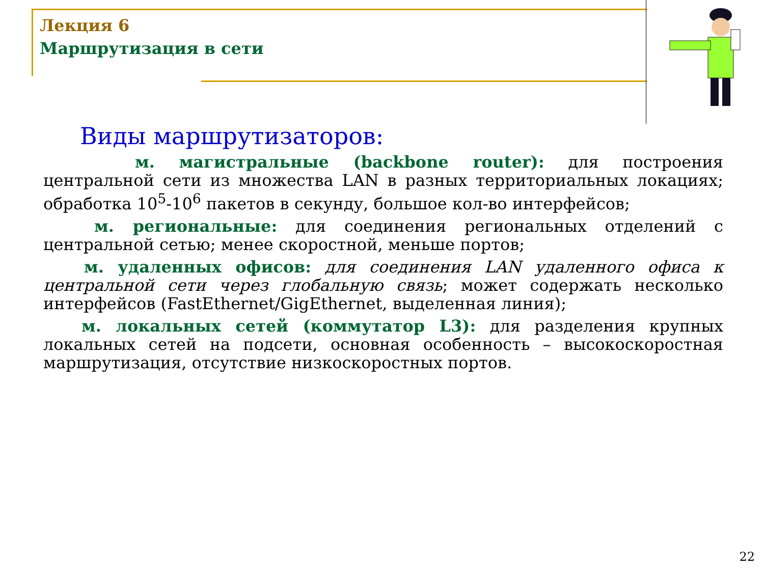Лекция 6
Маршрутизация в сети
Виды маршрутизаторов:
м. магистральные (backbone router): для построения центральной сети из множества LAN в разных территориальных локациях; обработка 10<sup>5</sup>-10<sup>6</sup> пакетов в секунду, большое кол-во интерфейсов;
м. региональные: для соединения региональных отделений с центральной сетью; менее скоростной, меньше портов;
м. удаленных офисов: для соединения LAN удаленного офиса к центральной сети через глобальную связь; может содержать несколько интерфейсов (FastEthernet/GigEthernet, выделенная линия);
м. локальных сетей (коммутатор L3): для разделения крупных локальных сетей на подсети, основная особенность – высокоскоростная маршрутизация, отсутствие низкоскоростных портов.
22